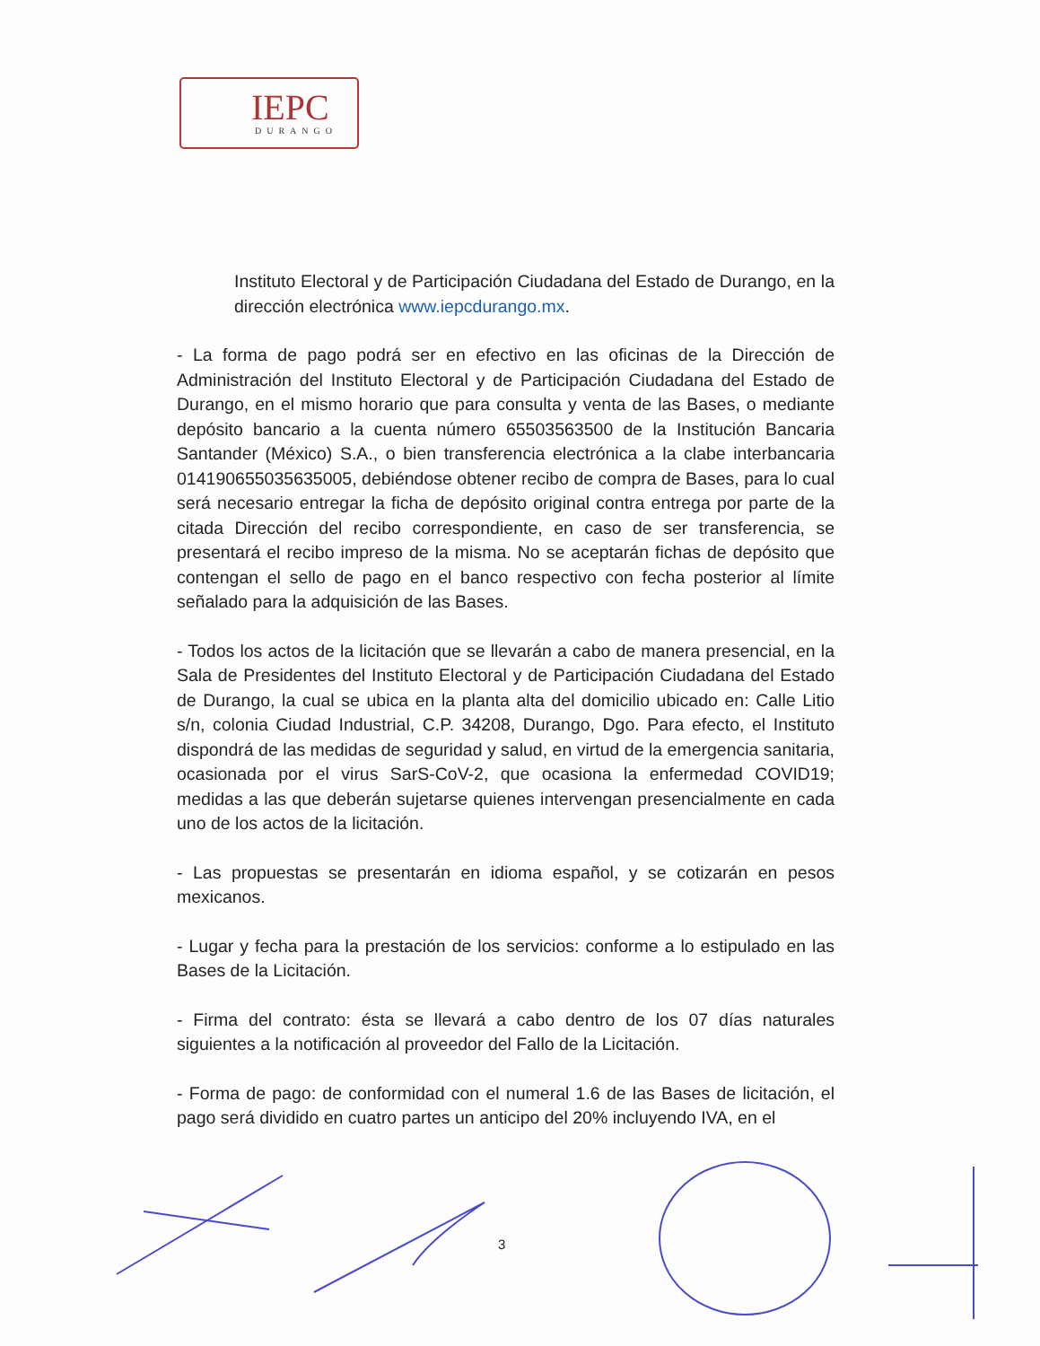IEPC
DURANGO
Instituto Electoral y de Participación Ciudadana del Estado de Durango, en la dirección electrónica www.iepcdurango.mx.
- La forma de pago podrá ser en efectivo en las oficinas de la Dirección de Administración del Instituto Electoral y de Participación Ciudadana del Estado de Durango, en el mismo horario que para consulta y venta de las Bases, o mediante depósito bancario a la cuenta número 65503563500 de la Institución Bancaria Santander (México) S.A., o bien transferencia electrónica a la clabe interbancaria 014190655035635005, debiéndose obtener recibo de compra de Bases, para lo cual será necesario entregar la ficha de depósito original contra entrega por parte de la citada Dirección del recibo correspondiente, en caso de ser transferencia, se presentará el recibo impreso de la misma. No se aceptarán fichas de depósito que contengan el sello de pago en el banco respectivo con fecha posterior al límite señalado para la adquisición de las Bases.
- Todos los actos de la licitación que se llevarán a cabo de manera presencial, en la Sala de Presidentes del Instituto Electoral y de Participación Ciudadana del Estado de Durango, la cual se ubica en la planta alta del domicilio ubicado en: Calle Litio s/n, colonia Ciudad Industrial, C.P. 34208, Durango, Dgo. Para efecto, el Instituto dispondrá de las medidas de seguridad y salud, en virtud de la emergencia sanitaria, ocasionada por el virus SarS-CoV-2, que ocasiona la enfermedad COVID19; medidas a las que deberán sujetarse quienes intervengan presencialmente en cada uno de los actos de la licitación.
- Las propuestas se presentarán en idioma español, y se cotizarán en pesos mexicanos.
- Lugar y fecha para la prestación de los servicios: conforme a lo estipulado en las Bases de la Licitación.
- Firma del contrato: ésta se llevará a cabo dentro de los 07 días naturales siguientes a la notificación al proveedor del Fallo de la Licitación.
- Forma de pago: de conformidad con el numeral 1.6 de las Bases de licitación, el pago será dividido en cuatro partes un anticipo del 20% incluyendo IVA, en el
3